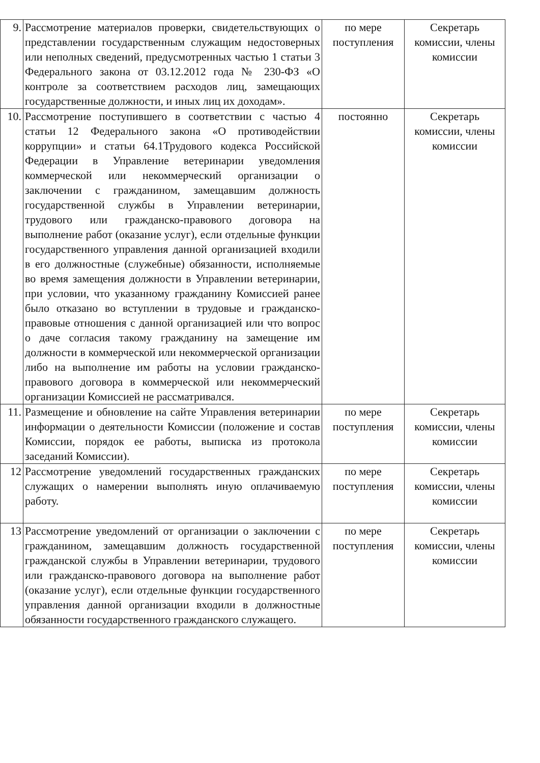| 9. | Рассмотрение материалов проверки, свидетельствующих о представлении государственным служащим недостоверных или неполных сведений, предусмотренных частью 1 статьи 3 Федерального закона от 03.12.2012 года № 230-ФЗ «О контроле за соответствием расходов лиц, замещающих государственные должности, и иных лиц их доходам». | по мере поступления | Секретарь комиссии, члены комиссии |
| 10. | Рассмотрение поступившего в соответствии с частью 4 статьи 12 Федерального закона «О противодействии коррупции» и статьи 64.1Трудового кодекса Российской Федерации в Управление ветеринарии уведомления коммерческой или некоммерческий организации о заключении с гражданином, замещавшим должность государственной службы в Управлении ветеринарии, трудового или гражданско-правового договора на выполнение работ (оказание услуг), если отдельные функции государственного управления данной организацией входили в его должностные (служебные) обязанности, исполняемые во время замещения должности в Управлении ветеринарии, при условии, что указанному гражданину Комиссией ранее было отказано во вступлении в трудовые и гражданско-правовые отношения с данной организацией или что вопрос о даче согласия такому гражданину на замещение им должности в коммерческой или некоммерческой организации либо на выполнение им работы на условии гражданско-правового договора в коммерческой или некоммерческий организации Комиссией не рассматривался. | постоянно | Секретарь комиссии, члены комиссии |
| 11. | Размещение и обновление на сайте Управления ветеринарии информации о деятельности Комиссии (положение и состав Комиссии, порядок ее работы, выписка из протокола заседаний Комиссии). | по мере поступления | Секретарь комиссии, члены комиссии |
| 12 | Рассмотрение уведомлений государственных гражданских служащих о намерении выполнять иную оплачиваемую работу. | по мере поступления | Секретарь комиссии, члены комиссии |
| 13 | Рассмотрение уведомлений от организации о заключении с гражданином, замещавшим должность государственной гражданской службы в Управлении ветеринарии, трудового или гражданско-правового договора на выполнение работ (оказание услуг), если отдельные функции государственного управления данной организации входили в должностные обязанности государственного гражданского служащего. | по мере поступления | Секретарь комиссии, члены комиссии |